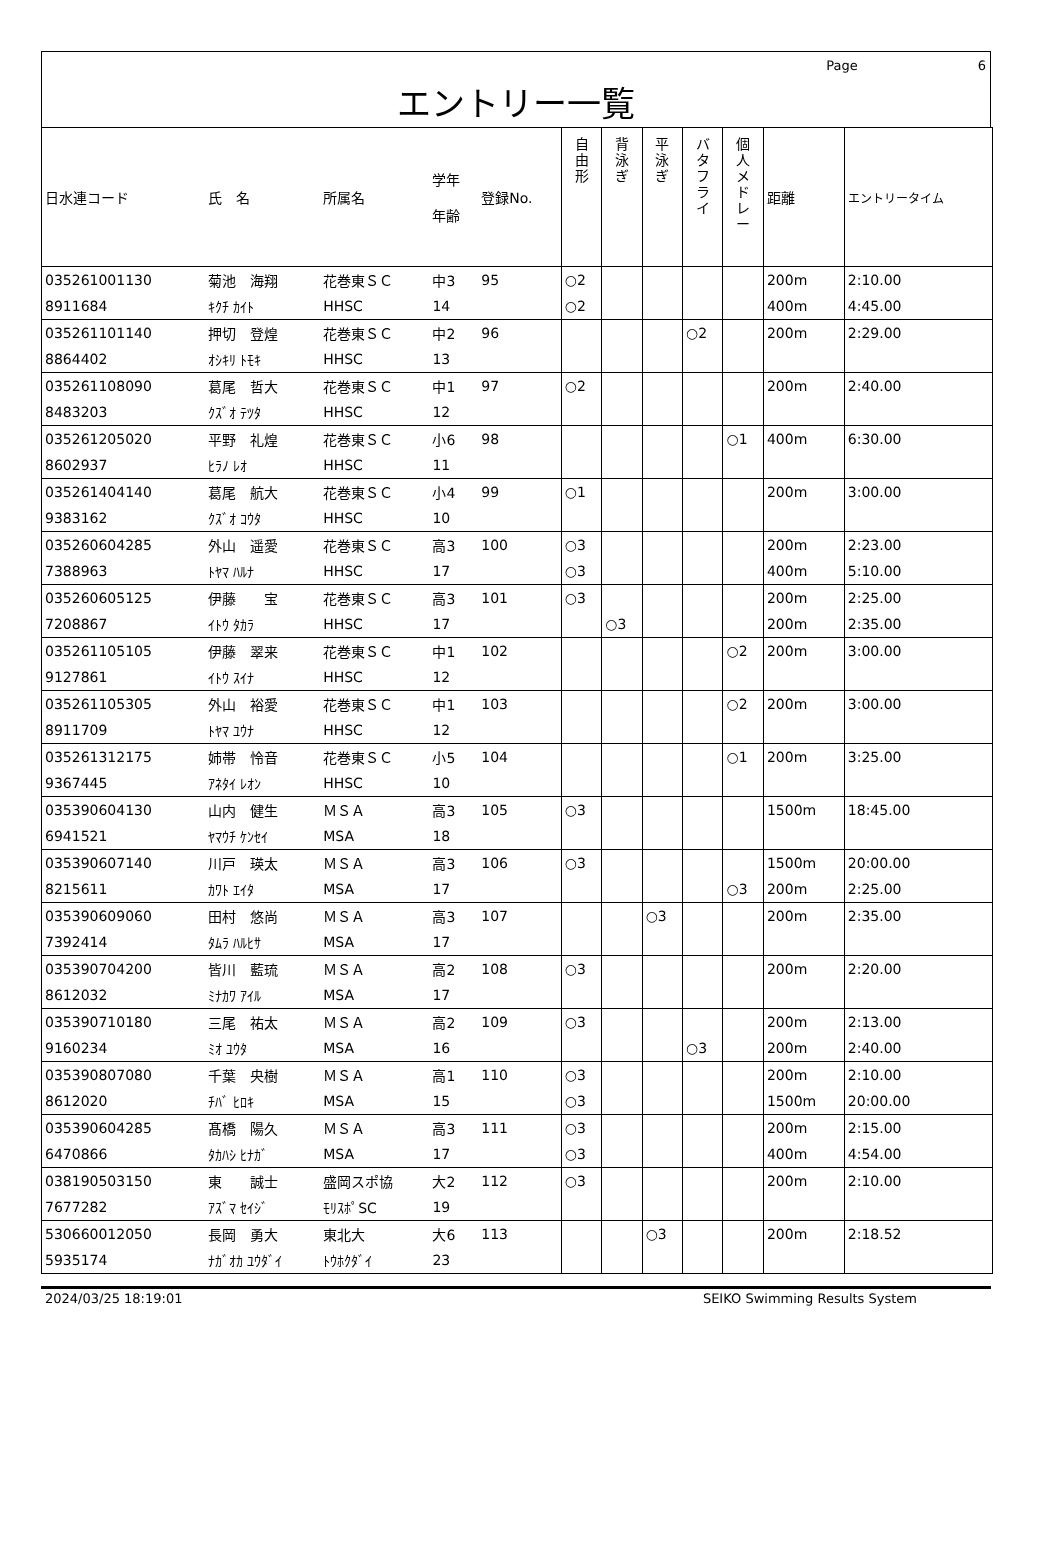Page 6
エントリー一覧
| 日水連コード | 氏 名 | 所属名 | 学年 年齢 | 登録No. | 自 由 形 | 背 泳 ぎ | 平 泳 ぎ | バ タ フ ラ イ | 個 人 メ ド レ ー | 距離 | エントリータイム |
| --- | --- | --- | --- | --- | --- | --- | --- | --- | --- | --- | --- |
| 035261001130 | 菊池 海翔 | 花巻東ＳＣ | 中3 | 95 | ○2 | | | | | 200m | 2:10.00 |
| 8911684 | ｷｸﾁ ｶｲﾄ | HHSC | 14 | | ○2 | | | | | 400m | 4:45.00 |
| 035261101140 | 押切 登煌 | 花巻東ＳＣ | 中2 | 96 | | | | ○2 | | 200m | 2:29.00 |
| 8864402 | ｵｼｷﾘ ﾄﾓｷ | HHSC | 13 | | | | | | | | |
| 035261108090 | 葛尾 哲大 | 花巻東ＳＣ | 中1 | 97 | ○2 | | | | | 200m | 2:40.00 |
| 8483203 | ｸｽﾞｵ ﾃﾂﾀ | HHSC | 12 | | | | | | | | |
| 035261205020 | 平野 礼煌 | 花巻東ＳＣ | 小6 | 98 | | | | | ○1 | 400m | 6:30.00 |
| 8602937 | ﾋﾗﾉ ﾚｵ | HHSC | 11 | | | | | | | | |
| 035261404140 | 葛尾 航大 | 花巻東ＳＣ | 小4 | 99 | ○1 | | | | | 200m | 3:00.00 |
| 9383162 | ｸｽﾞｵ ｺｳﾀ | HHSC | 10 | | | | | | | | |
| 035260604285 | 外山 遥愛 | 花巻東ＳＣ | 高3 | 100 | ○3 | | | | | 200m | 2:23.00 |
| 7388963 | ﾄﾔﾏ ﾊﾙﾅ | HHSC | 17 | | ○3 | | | | | 400m | 5:10.00 |
| 035260605125 | 伊藤 宝 | 花巻東ＳＣ | 高3 | 101 | ○3 | | | | | 200m | 2:25.00 |
| 7208867 | ｲﾄｳ ﾀｶﾗ | HHSC | 17 | | | ○3 | | | | 200m | 2:35.00 |
| 035261105105 | 伊藤 翠来 | 花巻東ＳＣ | 中1 | 102 | | | | | ○2 | 200m | 3:00.00 |
| 9127861 | ｲﾄｳ ｽｲﾅ | HHSC | 12 | | | | | | | | |
| 035261105305 | 外山 裕愛 | 花巻東ＳＣ | 中1 | 103 | | | | | ○2 | 200m | 3:00.00 |
| 8911709 | ﾄﾔﾏ ﾕｳﾅ | HHSC | 12 | | | | | | | | |
| 035261312175 | 姉帯 怜音 | 花巻東ＳＣ | 小5 | 104 | | | | | ○1 | 200m | 3:25.00 |
| 9367445 | ｱﾈﾀｲ ﾚｵﾝ | HHSC | 10 | | | | | | | | |
| 035390604130 | 山内 健生 | ＭＳＡ | 高3 | 105 | ○3 | | | | | 1500m | 18:45.00 |
| 6941521 | ﾔﾏｳﾁ ｹﾝｾｲ | MSA | 18 | | | | | | | | |
| 035390607140 | 川戸 瑛太 | ＭＳＡ | 高3 | 106 | ○3 | | | | | 1500m | 20:00.00 |
| 8215611 | ｶﾜﾄ ｴｲﾀ | MSA | 17 | | | | | | ○3 | 200m | 2:25.00 |
| 035390609060 | 田村 悠尚 | ＭＳＡ | 高3 | 107 | | | ○3 | | | 200m | 2:35.00 |
| 7392414 | ﾀﾑﾗ ﾊﾙﾋｻ | MSA | 17 | | | | | | | | |
| 035390704200 | 皆川 藍琉 | ＭＳＡ | 高2 | 108 | ○3 | | | | | 200m | 2:20.00 |
| 8612032 | ﾐﾅｶﾜ ｱｲﾙ | MSA | 17 | | | | | | | | |
| 035390710180 | 三尾 祐太 | ＭＳＡ | 高2 | 109 | ○3 | | | | | 200m | 2:13.00 |
| 9160234 | ﾐｵ ﾕｳﾀ | MSA | 16 | | | | | ○3 | | 200m | 2:40.00 |
| 035390807080 | 千葉 央樹 | ＭＳＡ | 高1 | 110 | ○3 | | | | | 200m | 2:10.00 |
| 8612020 | ﾁﾊﾞ ﾋﾛｷ | MSA | 15 | | ○3 | | | | | 1500m | 20:00.00 |
| 035390604285 | 髙橋 陽久 | ＭＳＡ | 高3 | 111 | ○3 | | | | | 200m | 2:15.00 |
| 6470866 | ﾀｶﾊｼ ﾋﾅｶﾞ | MSA | 17 | | ○3 | | | | | 400m | 4:54.00 |
| 038190503150 | 東 誠士 | 盛岡スポ協 | 大2 | 112 | ○3 | | | | | 200m | 2:10.00 |
| 7677282 | ｱｽﾞﾏ ｾｲｼﾞ | ﾓﾘｽﾎﾟSC | 19 | | | | | | | | |
| 530660012050 | 長岡 勇大 | 東北大 | 大6 | 113 | | | ○3 | | | 200m | 2:18.52 |
| 5935174 | ﾅｶﾞｵｶ ﾕｳﾀﾞｲ | ﾄｳﾎｸﾀﾞｲ | 23 | | | | | | | | |
2024/03/25 18:19:01 SEIKO Swimming Results System